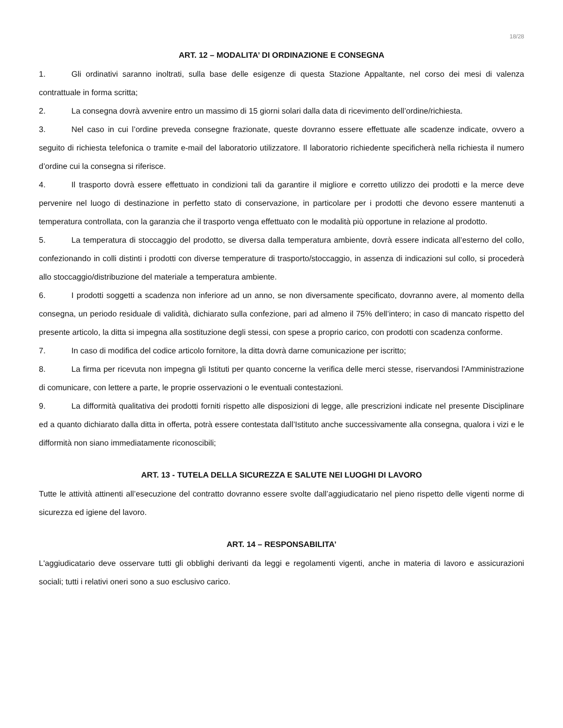18/28
ART. 12 – MODALITA’ DI ORDINAZIONE E CONSEGNA
1. Gli ordinativi saranno inoltrati, sulla base delle esigenze di questa Stazione Appaltante, nel corso dei mesi di valenza contrattuale in forma scritta;
2. La consegna dovrà avvenire entro un massimo di 15 giorni solari dalla data di ricevimento dell’ordine/richiesta.
3. Nel caso in cui l’ordine preveda consegne frazionate, queste dovranno essere effettuate alle scadenze indicate, ovvero a seguito di richiesta telefonica o tramite e-mail del laboratorio utilizzatore. Il laboratorio richiedente specificherà nella richiesta il numero d’ordine cui la consegna si riferisce.
4. Il trasporto dovrà essere effettuato in condizioni tali da garantire il migliore e corretto utilizzo dei prodotti e la merce deve pervenire nel luogo di destinazione in perfetto stato di conservazione, in particolare per i prodotti che devono essere mantenuti a temperatura controllata, con la garanzia che il trasporto venga effettuato con le modalità più opportune in relazione al prodotto.
5. La temperatura di stoccaggio del prodotto, se diversa dalla temperatura ambiente, dovrà essere indicata all’esterno del collo, confezionando in colli distinti i prodotti con diverse temperature di trasporto/stoccaggio, in assenza di indicazioni sul collo, si procederà allo stoccaggio/distribuzione del materiale a temperatura ambiente.
6. I prodotti soggetti a scadenza non inferiore ad un anno, se non diversamente specificato, dovranno avere, al momento della consegna, un periodo residuale di validità, dichiarato sulla confezione, pari ad almeno il 75% dell’intero; in caso di mancato rispetto del presente articolo, la ditta si impegna alla sostituzione degli stessi, con spese a proprio carico, con prodotti con scadenza conforme.
7. In caso di modifica del codice articolo fornitore, la ditta dovrà darne comunicazione per iscritto;
8. La firma per ricevuta non impegna gli Istituti per quanto concerne la verifica delle merci stesse, riservandosi l'Amministrazione di comunicare, con lettere a parte, le proprie osservazioni o le eventuali contestazioni.
9. La difformità qualitativa dei prodotti forniti rispetto alle disposizioni di legge, alle prescrizioni indicate nel presente Disciplinare ed a quanto dichiarato dalla ditta in offerta, potrà essere contestata dall’Istituto anche successivamente alla consegna, qualora i vizi e le difformità non siano immediatamente riconoscibili;
ART. 13 - TUTELA DELLA SICUREZZA E SALUTE NEI LUOGHI DI LAVORO
Tutte le attività attinenti all’esecuzione del contratto dovranno essere svolte dall’aggiudicatario nel pieno rispetto delle vigenti norme di sicurezza ed igiene del lavoro.
ART. 14 – RESPONSABILITA’
L'aggiudicatario deve osservare tutti gli obblighi derivanti da leggi e regolamenti vigenti, anche in materia di lavoro e assicurazioni sociali; tutti i relativi oneri sono a suo esclusivo carico.